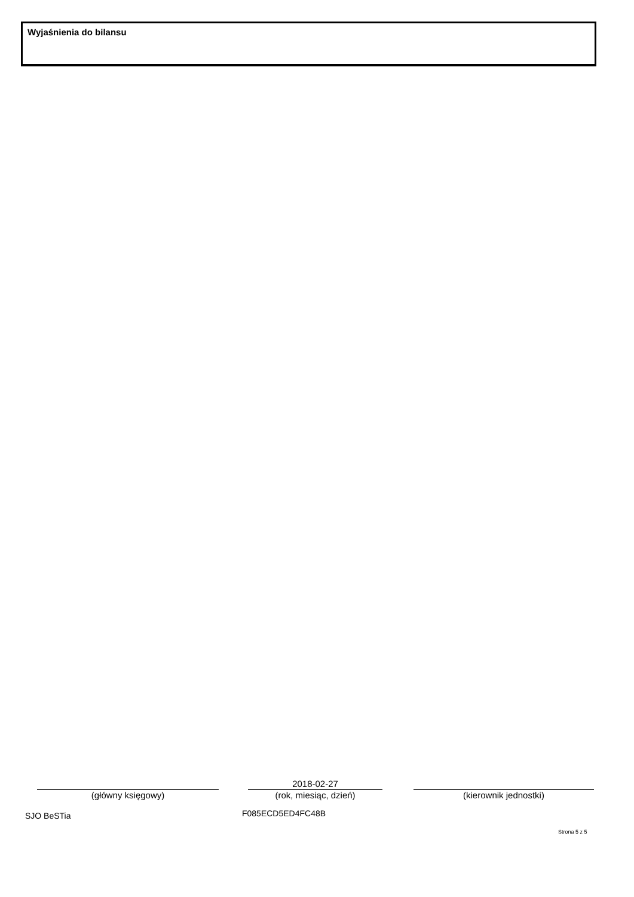Wyjaśnienia do bilansu
(główny księgowy)
2018-02-27
(rok, miesiąc, dzień)
(kierownik jednostki)
SJO BeSTia F085ECD5ED4FC48B
Strona 5 z 5